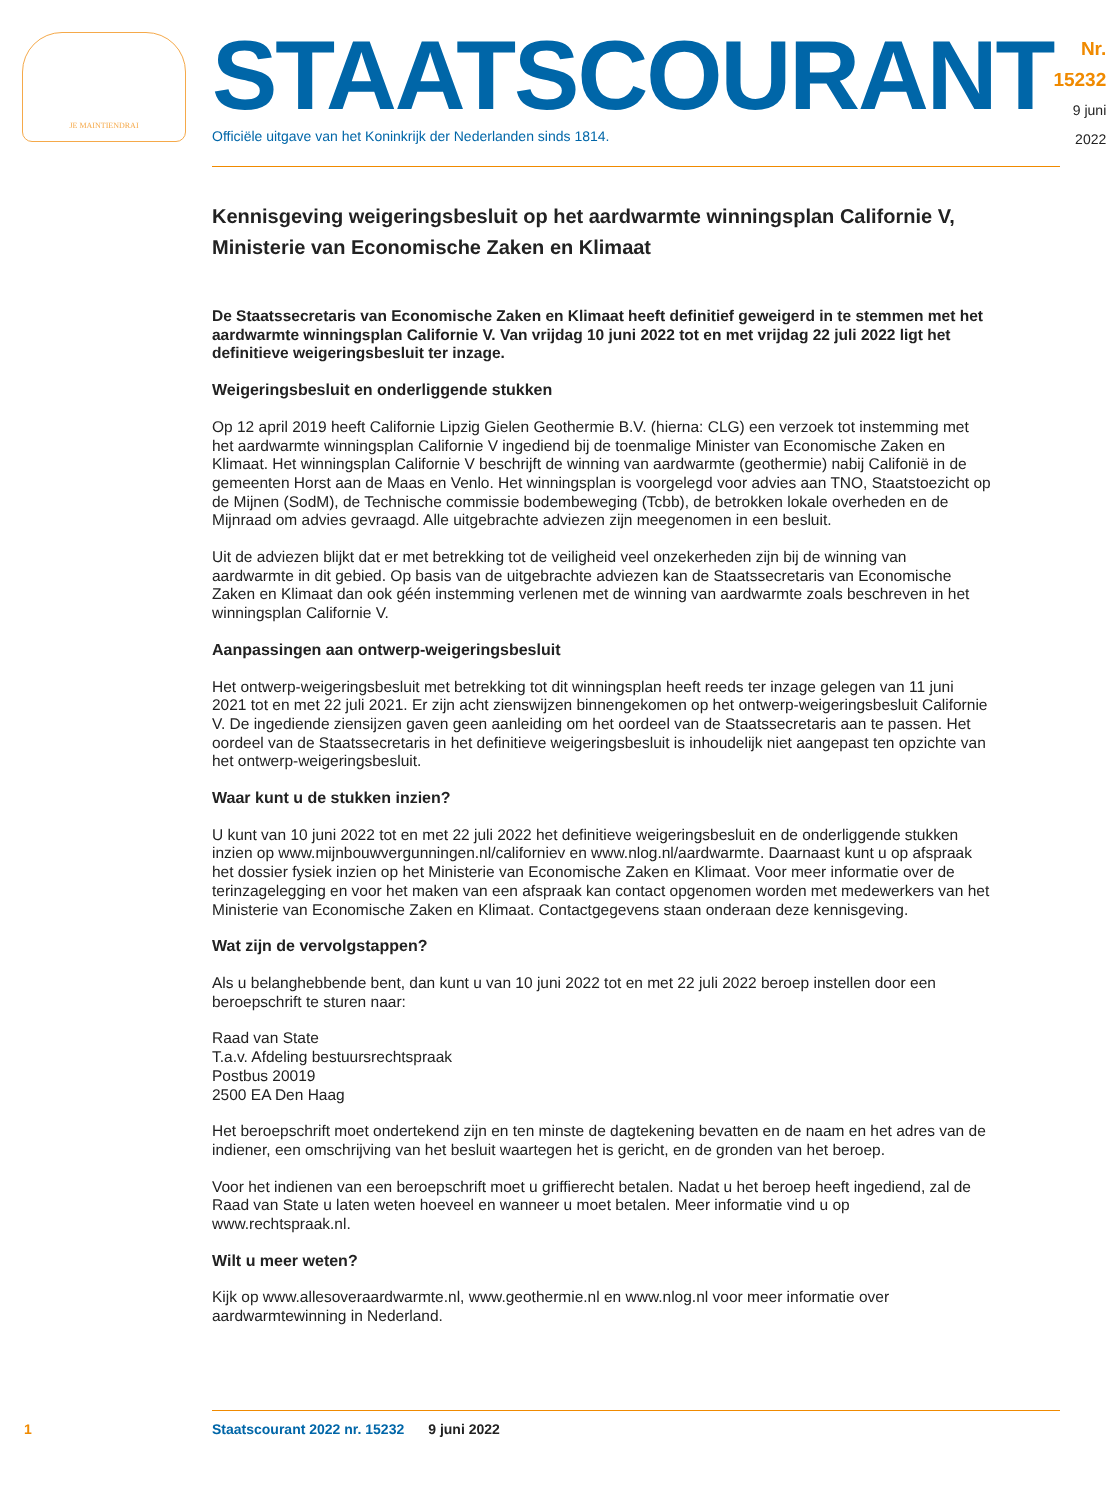JE MAINTIENDRAI
STAATSCOURANT
Officiële uitgave van het Koninkrijk der Nederlanden sinds 1814.
Nr. 15232
9 juni
2022
Kennisgeving weigeringsbesluit op het aardwarmte winningsplan Californie V, Ministerie van Economische Zaken en Klimaat
De Staatssecretaris van Economische Zaken en Klimaat heeft definitief geweigerd in te stemmen met het aardwarmte winningsplan Californie V. Van vrijdag 10 juni 2022 tot en met vrijdag 22 juli 2022 ligt het definitieve weigeringsbesluit ter inzage.
Weigeringsbesluit en onderliggende stukken
Op 12 april 2019 heeft Californie Lipzig Gielen Geothermie B.V. (hierna: CLG) een verzoek tot instemming met het aardwarmte winningsplan Californie V ingediend bij de toenmalige Minister van Economische Zaken en Klimaat. Het winningsplan Californie V beschrijft de winning van aardwarmte (geothermie) nabij Califonië in de gemeenten Horst aan de Maas en Venlo. Het winningsplan is voorgelegd voor advies aan TNO, Staatstoezicht op de Mijnen (SodM), de Technische commissie bodembeweging (Tcbb), de betrokken lokale overheden en de Mijnraad om advies gevraagd. Alle uitgebrachte adviezen zijn meegenomen in een besluit.
Uit de adviezen blijkt dat er met betrekking tot de veiligheid veel onzekerheden zijn bij de winning van aardwarmte in dit gebied. Op basis van de uitgebrachte adviezen kan de Staatssecretaris van Economische Zaken en Klimaat dan ook géén instemming verlenen met de winning van aardwarmte zoals beschreven in het winningsplan Californie V.
Aanpassingen aan ontwerp-weigeringsbesluit
Het ontwerp-weigeringsbesluit met betrekking tot dit winningsplan heeft reeds ter inzage gelegen van 11 juni 2021 tot en met 22 juli 2021. Er zijn acht zienswijzen binnengekomen op het ontwerp-weigeringsbesluit Californie V. De ingediende ziensijzen gaven geen aanleiding om het oordeel van de Staatssecretaris aan te passen. Het oordeel van de Staatssecretaris in het definitieve weigeringsbesluit is inhoudelijk niet aangepast ten opzichte van het ontwerp-weigeringsbesluit.
Waar kunt u de stukken inzien?
U kunt van 10 juni 2022 tot en met 22 juli 2022 het definitieve weigeringsbesluit en de onderliggende stukken inzien op www.mijnbouwvergunningen.nl/californiev en www.nlog.nl/aardwarmte. Daarnaast kunt u op afspraak het dossier fysiek inzien op het Ministerie van Economische Zaken en Klimaat. Voor meer informatie over de terinzagelegging en voor het maken van een afspraak kan contact opgenomen worden met medewerkers van het Ministerie van Economische Zaken en Klimaat. Contactgegevens staan onderaan deze kennisgeving.
Wat zijn de vervolgstappen?
Als u belanghebbende bent, dan kunt u van 10 juni 2022 tot en met 22 juli 2022 beroep instellen door een beroepschrift te sturen naar:
Raad van State
T.a.v. Afdeling bestuursrechtspraak
Postbus 20019
2500 EA Den Haag
Het beroepschrift moet ondertekend zijn en ten minste de dagtekening bevatten en de naam en het adres van de indiener, een omschrijving van het besluit waartegen het is gericht, en de gronden van het beroep.
Voor het indienen van een beroepschrift moet u griffierecht betalen. Nadat u het beroep heeft ingediend, zal de Raad van State u laten weten hoeveel en wanneer u moet betalen. Meer informatie vind u op www.rechtspraak.nl.
Wilt u meer weten?
Kijk op www.allesoveraardwarmte.nl, www.geothermie.nl en www.nlog.nl voor meer informatie over aardwarmtewinning in Nederland.
1 Staatscourant 2022 nr. 15232 9 juni 2022